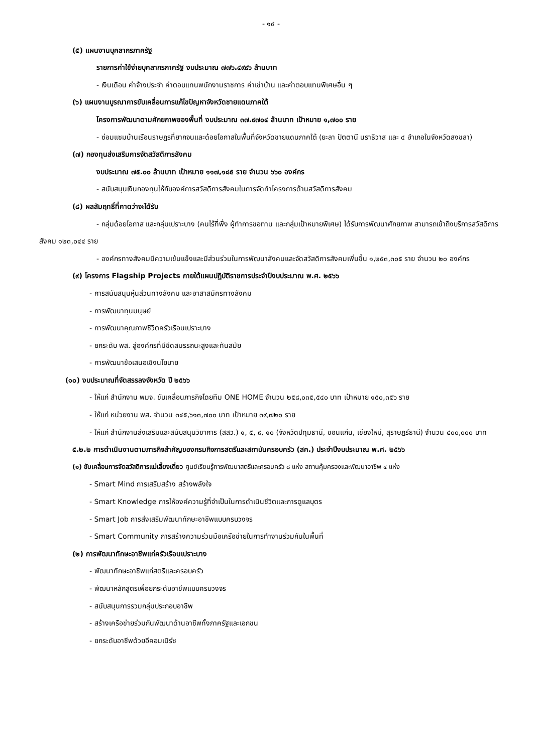- ๑๔ -
(๕) แผนงานบุคลากรภาครัฐ
รายการค่าใช้จ่ายบุคลากรภาครัฐ งบประมาณ ๗๗๖.๔๙๙๖ ล้านบาท
- เงินเดือน ค่าจ้างประจำ ค่าตอบแทนพนักงานราชการ ค่าเช่าบ้าน และค่าตอบแทนพิเศษอื่น ๆ
(๖) แผนงานบูรณาการขับเคลื่อนการแก้ไขปัญหาจังหวัดชายแดนภาคใต้
โครงการพัฒนาตามศักยภาพของพื้นที่ งบประมาณ ๓๗.๙๗๐๔ ล้านบาท เป้าหมาย ๑,๗๐๐ ราย
- ซ่อมแซมบ้านเรือนราษฎรที่ยากจนและด้อยโอกาสในพื้นที่จังหวัดชายแดนภาคใต้ (ยะลา ปัตตานี นราธิวาส และ ๔ อำเภอในจังหวัดสงขลา)
(๗) กองทุนส่งเสริมการจัดสวัสดิการสังคม
งบประมาณ ๗๕.๐๐ ล้านบาท เป้าหมาย ๑๑๗,๑๘๕ ราย จำนวน ๖๖๐ องค์กร
- สนับสนุนเงินกองทุนให้กับองค์การสวัสดิการสังคมในการจัดทำโครงการด้านสวัสดิการสังคม
(๘) ผลสัมฤทธิ์ที่คาดว่าจะได้รับ
- กลุ่มด้อยโอกาส และกลุ่มเปราะบาง (คนไร้ที่พึ่ง ผู้ทำการขอทาน และกลุ่มเป้าหมายพิเศษ) ได้รับการพัฒนาศักยภาพ สามารถเข้าถึงบริการสวัสดิการสังคม ๑๒๓,๐๔๔ ราย
- องค์กรทางสังคมมีความเข้มแข็งและมีส่วนร่วมในการพัฒนาสังคมและจัดสวัสดิการสังคมเพิ่มขึ้น ๑,๒๕๓,๓๐๕ ราย จำนวน ๒๐ องค์กร
(๙) โครงการ Flagship Projects ภายใต้แผนปฏิบัติราชการประจำปีงบประมาณ พ.ศ. ๒๕๖๖
- การสนับสนุนหุ้นส่วนทางสังคม และอาสาสมัครทางสังคม
- การพัฒนาทุนมนุษย์
- การพัฒนาคุณภาพชีวิตครัวเรือนเปราะบาง
- ยกระดับ พส. สู่องค์กรที่มีขีดสมรรถนะสูงและทันสมัย
- การพัฒนาข้อเสนอเชิงนโยบาย
(๑๐) งบประมาณที่จัดสรรลงจังหวัด ปี ๒๕๖๖
- ให้แก่ สำนักงาน พมจ. ขับเคลื่อนภารกิจโดยทีม ONE HOME จำนวน ๒๕๘,๐๓๕,๕๔๐ บาท เป้าหมาย ๑๕๐,๓๕๖ ราย
- ให้แก่ หน่วยงาน พส. จำนวน ๓๔๕,๖๑๓,๗๐๐ บาท เป้าหมาย ๓๙,๗๒๐ ราย
- ให้แก่ สำนักงานส่งเสริมและสนับสนุนวิชาการ (สสว.) ๑, ๕, ๙, ๑๐ (จังหวัดปทุมธานี, ขอนแก่น, เชียงใหม่, สุราษฎร์ธานี) จำนวน ๔๐๐,๐๐๐ บาท
๕.๒.๒ การดำเนินงานตามภารกิจสำคัญของกรมกิจการสตรีและสถาบันครอบครัว (สค.) ประจำปีงบประมาณ พ.ศ. ๒๕๖๖
(๑) ขับเคลื่อนการจัดสวัสดิการแม่เลี้ยงเดี่ยว ศูนย์เรียนรู้การพัฒนาสตรีและครอบครัว ๘ แห่ง สถานคุ้มครองและพัฒนาอาชีพ ๔ แห่ง
- Smart Mind การเสริมสร้าง สร้างพลังใจ
- Smart Knowledge การให้องค์ความรู้ที่จำเป็นในการดำเนินชีวิตและการดูแลบุตร
- Smart Job การส่งเสริมพัฒนาทักษะอาชีพแบบครบวงจร
- Smart Community การสร้างความร่วมมือเครือข่ายในการทำงานร่วมกันในพื้นที่
(๒) การพัฒนาทักษะอาชีพแก่ครัวเรือนเปราะบาง
- พัฒนาทักษะอาชีพแก่สตรีและครอบครัว
- พัฒนาหลักสูตรเพื่อยกระดับอาชีพแบบครบวงจร
- สนับสนุนการรวมกลุ่มประกอบอาชีพ
- สร้างเครือข่ายร่วมกันพัฒนาด้านอาชีพทั้งภาครัฐและเอกชน
- ยกระดับอาชีพด้วยอีคอมเมิร์ซ